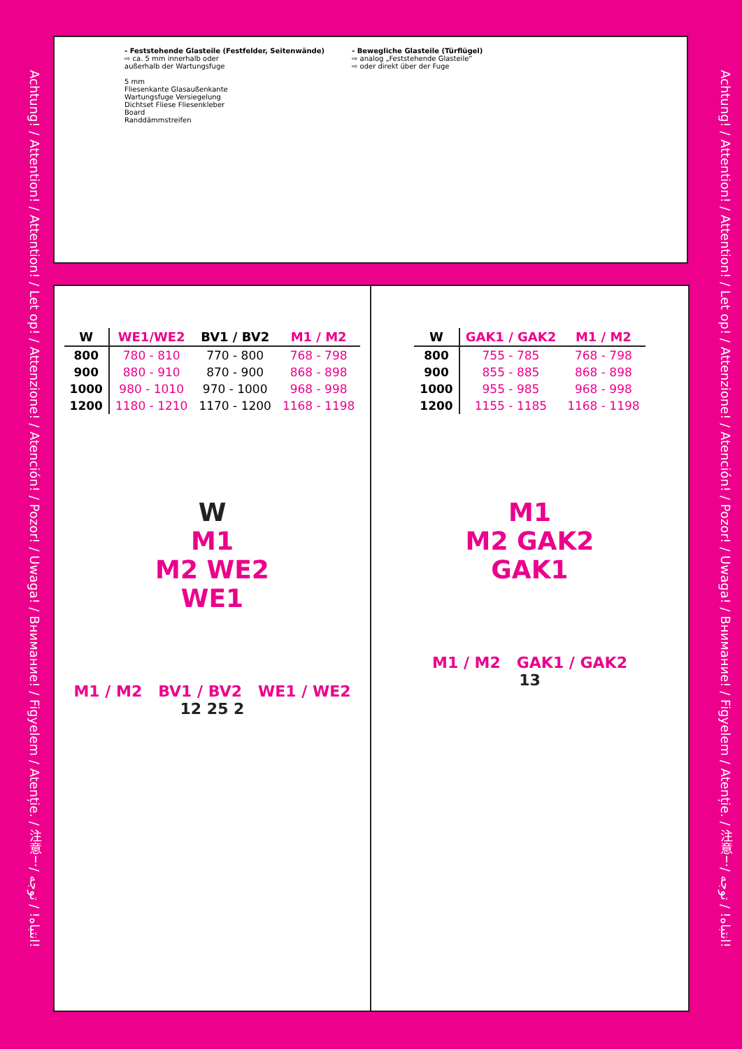Achtung! / Attention! / Attention! / Let op! / Attenzione! / Atención! / Pozor! / Uwaga! / Внимание! / Figyelem / Atenție. / 注意！/ انتباه! / توجه!
- Feststehende Glasteile (Festfelder, Seitenwände)
⇨ ca. 5 mm innerhalb oder
außerhalb der Wartungsfuge
5 mm
Fliesenkante Glasaußenkante
Wartungsfuge Versiegelung
Dichtset Fliese Fliesenkleber
Board
Randdämmstreifen
- Bewegliche Glasteile (Türflügel)
⇨ analog „Feststehende Glasteile“
⇨ oder direkt über der Fuge
| W | WE1/WE2 | BV1 / BV2 | M1 / M2 |
| --- | --- | --- | --- |
| 800 | 780 - 810 | 770 - 800 | 768 - 798 |
| 900 | 880 - 910 | 870 - 900 | 868 - 898 |
| 1000 | 980 - 1010 | 970 - 1000 | 968 - 998 |
| 1200 | 1180 - 1210 | 1170 - 1200 | 1168 - 1198 |
W
M1
M2 WE2
WE1
M1 / M2 BV1 / BV2 WE1 / WE2
12 25 2
| W | GAK1 / GAK2 | M1 / M2 |
| --- | --- | --- |
| 800 | 755 - 785 | 768 - 798 |
| 900 | 855 - 885 | 868 - 898 |
| 1000 | 955 - 985 | 968 - 998 |
| 1200 | 1155 - 1185 | 1168 - 1198 |
M1
M2 GAK2
GAK1
M1 / M2 GAK1 / GAK2
13
Achtung! / Attention! / Attention! / Let op! / Attenzione! / Atención! / Pozor! / Uwaga! / Внимание! / Figyelem / Atenție. / 注意！/ انتباه! / توجه!